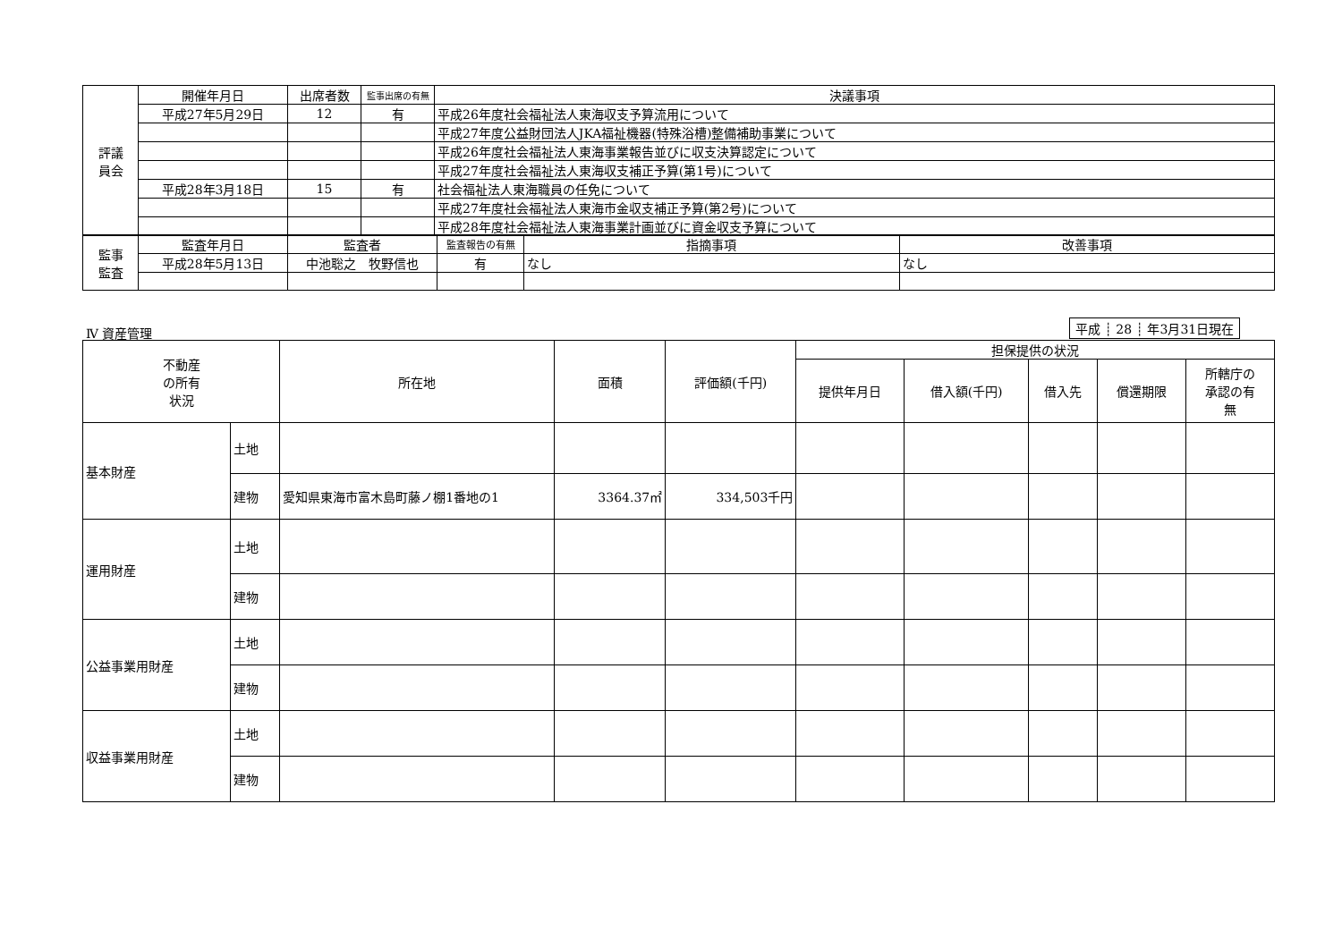| 評議 員会 | 開催年月日 | 出席者数 | 監事出席の有無 | 決議事項 |
| --- | --- | --- | --- | --- |
| | 平成27年5月29日 | 12 | 有 | 平成26年度社会福祉法人東海収支予算流用について |
| | | | | 平成27年度公益財団法人JKA福祉機器(特殊浴槽)整備補助事業について |
| | | | | 平成26年度社会福祉法人東海事業報告並びに収支決算認定について |
| | | | | 平成27年度社会福祉法人東海収支補正予算(第1号)について |
| | 平成28年3月18日 | 15 | 有 | 社会福祉法人東海職員の任免について |
| | | | | 平成27年度社会福祉法人東海市金収支補正予算(第2号)について |
| | | | | 平成28年度社会福祉法人東海事業計画並びに資金収支予算について |
| 監事 監査 | 監査年月日 | 監査者 | 監査報告の有無 | 指摘事項 | 改善事項 |
| --- | --- | --- | --- | --- | --- |
| | 平成28年5月13日 | 中池聡之 牧野信也 | 有 | なし | なし |
Ⅳ 資産管理 平成 ┊ 28 ┊ 年3月31日現在
| 不動産 の所有 状況 | | 所在地 | 面積 | 評価額(千円) | 担保提供の状況 | | | | |
| --- | --- | --- | --- | --- | --- | --- | --- | --- | --- |
| | | | | | 提供年月日 | 借入額(千円) | 借入先 | 償還期限 | 所轄庁の 承認の有 無 |
| 基本財産 | 土地 | | | | | | | | |
| | 建物 | 愛知県東海市富木島町藤ノ棚1番地の1 | 3364.37㎡ | 334,503千円 | | | | | |
| 運用財産 | 土地 | | | | | | | | |
| | 建物 | | | | | | | | |
| 公益事業用財産 | 土地 | | | | | | | | |
| | 建物 | | | | | | | | |
| 収益事業用財産 | 土地 | | | | | | | | |
| | 建物 | | | | | | | | |